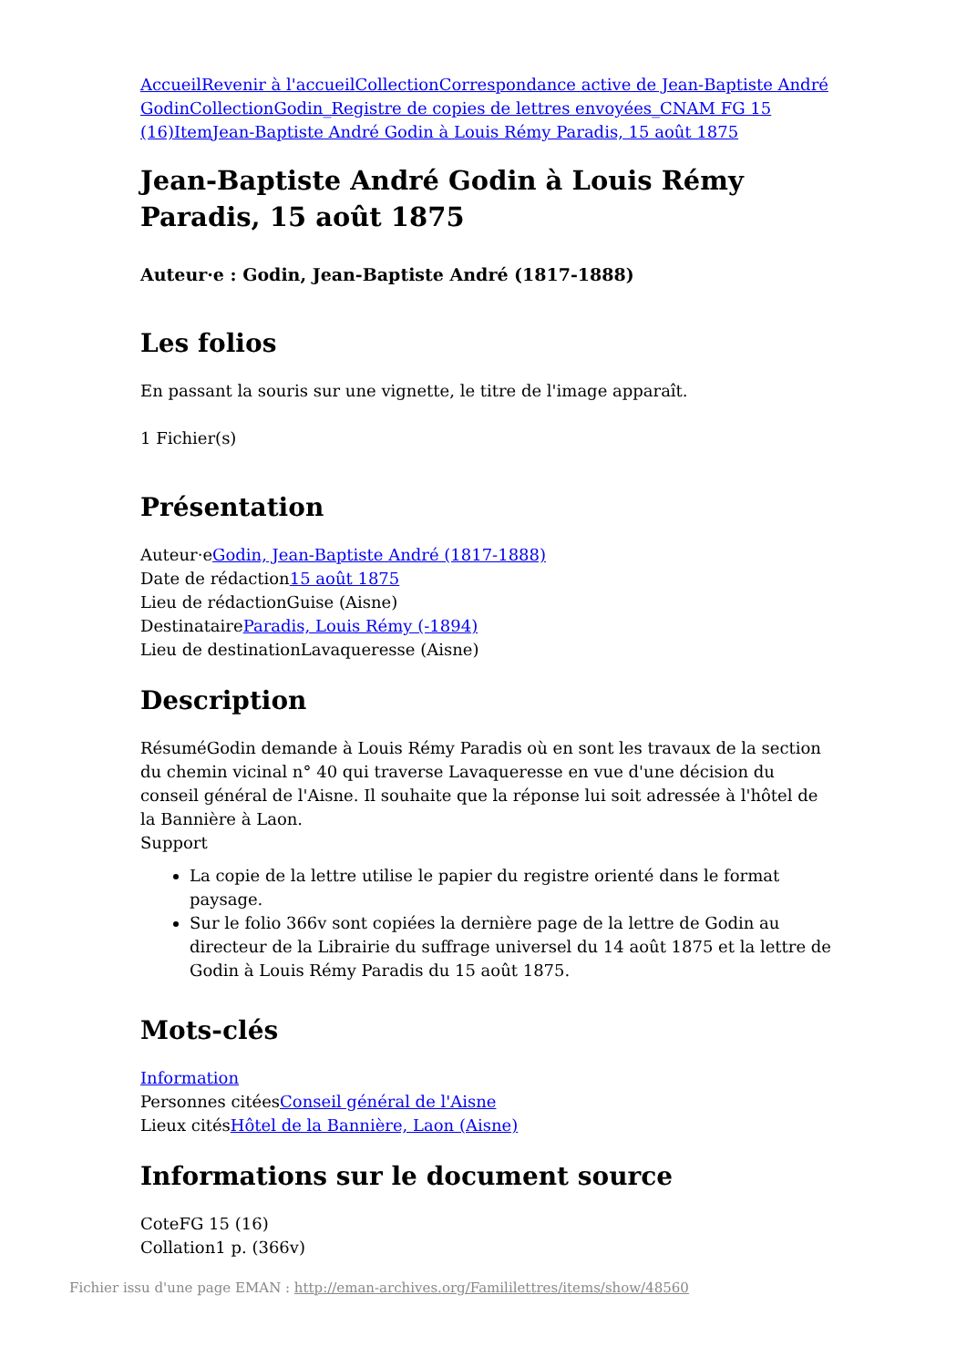Accueil Revenir à l'accueil Collection Correspondance active de Jean-Baptiste André Godin Collection Godin_Registre de copies de lettres envoyées_CNAM FG 15 (16) Item Jean-Baptiste André Godin à Louis Rémy Paradis, 15 août 1875
Jean-Baptiste André Godin à Louis Rémy Paradis, 15 août 1875
Auteur·e : Godin, Jean-Baptiste André (1817-1888)
Les folios
En passant la souris sur une vignette, le titre de l'image apparaît.
1 Fichier(s)
Présentation
Auteur·eGodin, Jean-Baptiste André (1817-1888)
Date de rédaction15 août 1875
Lieu de rédactionGuise (Aisne)
DestinataireParadis, Louis Rémy (-1894)
Lieu de destinationLavaqueresse (Aisne)
Description
RésuméGodin demande à Louis Rémy Paradis où en sont les travaux de la section du chemin vicinal n° 40 qui traverse Lavaqueresse en vue d'une décision du conseil général de l'Aisne. Il souhaite que la réponse lui soit adressée à l'hôtel de la Bannière à Laon.
Support
La copie de la lettre utilise le papier du registre orienté dans le format paysage.
Sur le folio 366v sont copiées la dernière page de la lettre de Godin au directeur de la Librairie du suffrage universel du 14 août 1875 et la lettre de Godin à Louis Rémy Paradis du 15 août 1875.
Mots-clés
Information
Personnes citéesConseil général de l'Aisne
Lieux citésHôtel de la Bannière, Laon (Aisne)
Informations sur le document source
CoteFG 15 (16)
Collation1 p. (366v)
Fichier issu d'une page EMAN : http://eman-archives.org/Famililettres/items/show/48560